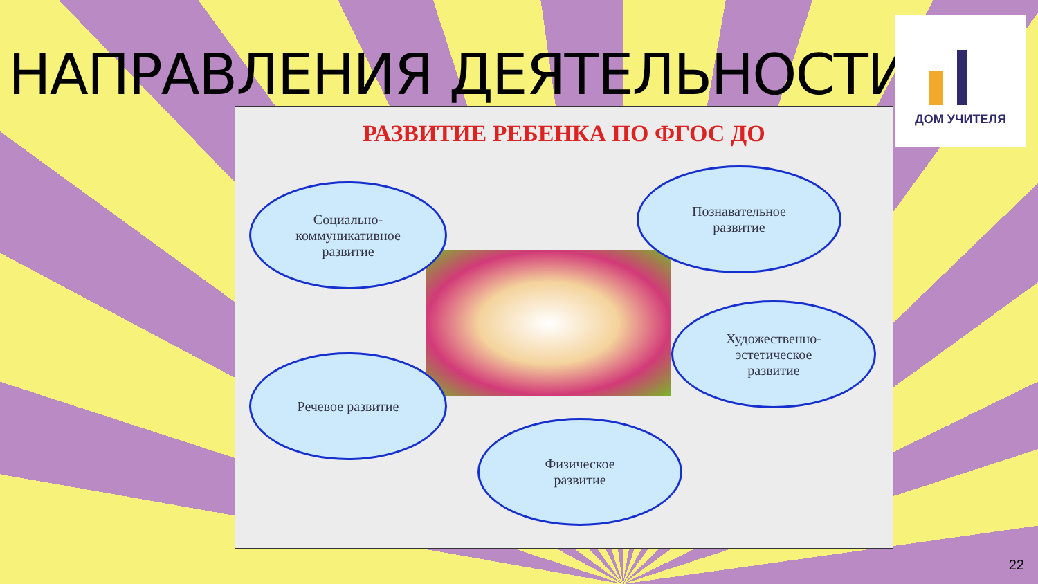НАПРАВЛЕНИЯ ДЕЯТЕЛЬНОСТИ
ДОМ УЧИТЕЛЯ
РАЗВИТИЕ РЕБЕНКА ПО ФГОС ДО
Социально-
коммуникативное
развитие
Познавательное
развитие
Художественно-
эстетическое
развитие
Речевое развитие
Физическое
развитие
22